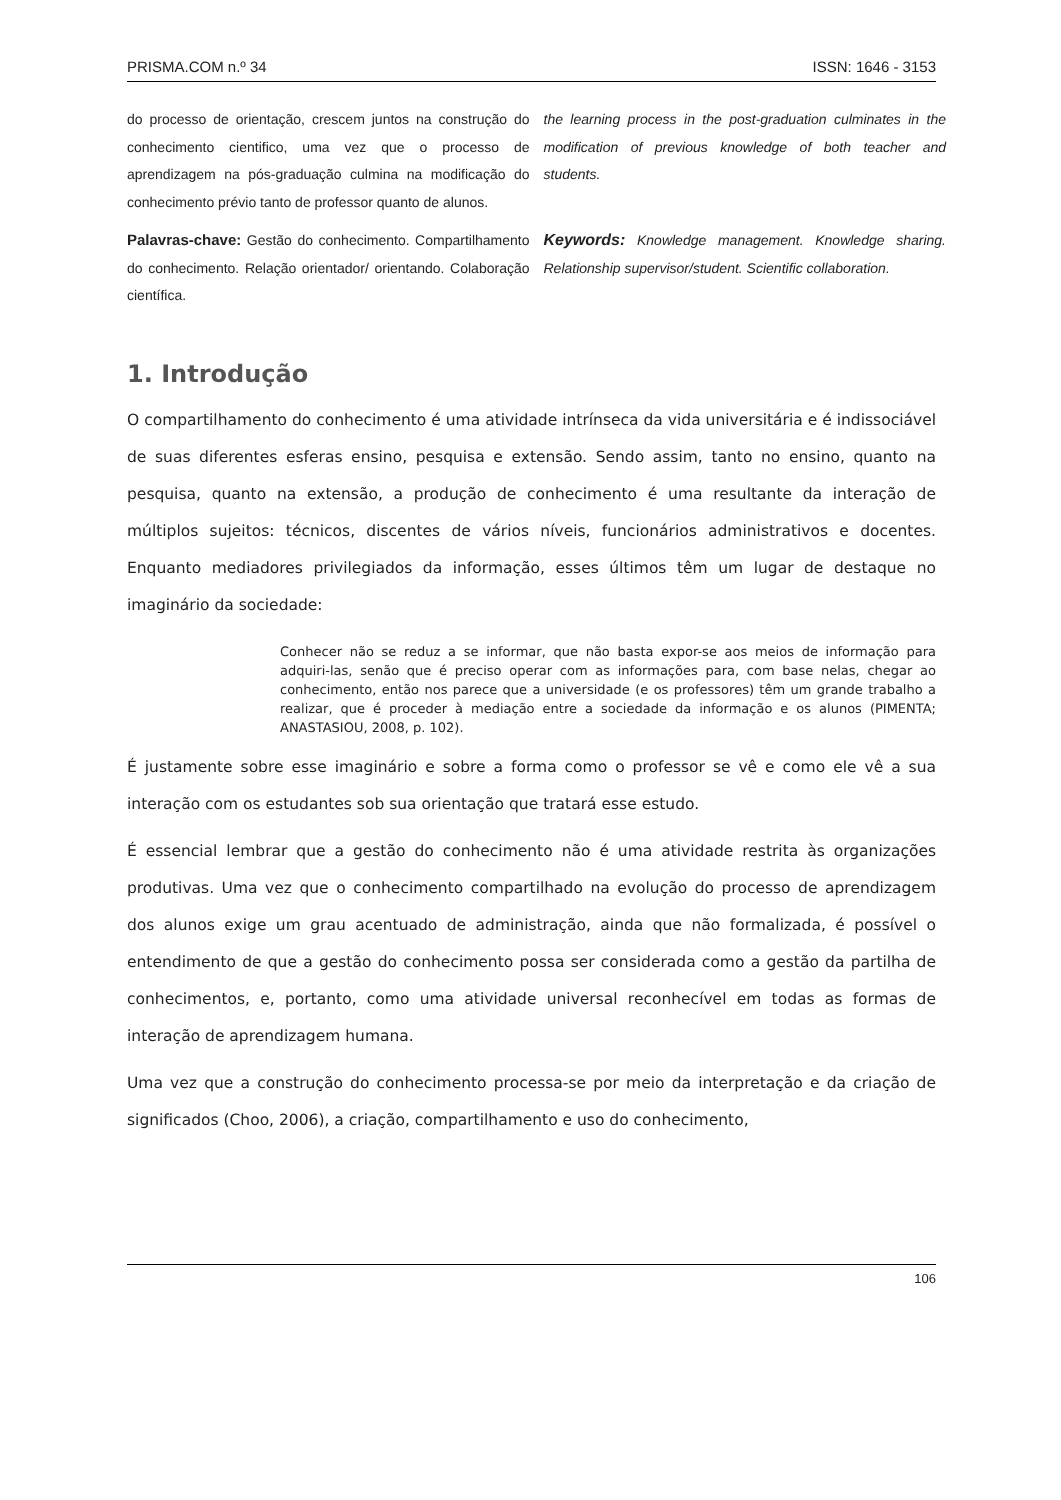PRISMA.COM n.º 34 ISSN: 1646 - 3153
do processo de orientação, crescem juntos na construção do conhecimento cientifico, uma vez que o processo de aprendizagem na pós-graduação culmina na modificação do conhecimento prévio tanto de professor quanto de alunos.
the learning process in the post-graduation culminates in the modification of previous knowledge of both teacher and students.
Palavras-chave: Gestão do conhecimento. Compartilhamento do conhecimento. Relação orientador/ orientando. Colaboração científica.
Keywords: Knowledge management. Knowledge sharing. Relationship supervisor/student. Scientific collaboration.
1. Introdução
O compartilhamento do conhecimento é uma atividade intrínseca da vida universitária e é indissociável de suas diferentes esferas ensino, pesquisa e extensão. Sendo assim, tanto no ensino, quanto na pesquisa, quanto na extensão, a produção de conhecimento é uma resultante da interação de múltiplos sujeitos: técnicos, discentes de vários níveis, funcionários administrativos e docentes. Enquanto mediadores privilegiados da informação, esses últimos têm um lugar de destaque no imaginário da sociedade:
Conhecer não se reduz a se informar, que não basta expor-se aos meios de informação para adquiri-las, senão que é preciso operar com as informações para, com base nelas, chegar ao conhecimento, então nos parece que a universidade (e os professores) têm um grande trabalho a realizar, que é proceder à mediação entre a sociedade da informação e os alunos (PIMENTA; ANASTASIOU, 2008, p. 102).
É justamente sobre esse imaginário e sobre a forma como o professor se vê e como ele vê a sua interação com os estudantes sob sua orientação que tratará esse estudo.
É essencial lembrar que a gestão do conhecimento não é uma atividade restrita às organizações produtivas. Uma vez que o conhecimento compartilhado na evolução do processo de aprendizagem dos alunos exige um grau acentuado de administração, ainda que não formalizada, é possível o entendimento de que a gestão do conhecimento possa ser considerada como a gestão da partilha de conhecimentos, e, portanto, como uma atividade universal reconhecível em todas as formas de interação de aprendizagem humana.
Uma vez que a construção do conhecimento processa-se por meio da interpretação e da criação de significados (Choo, 2006), a criação, compartilhamento e uso do conhecimento,
106